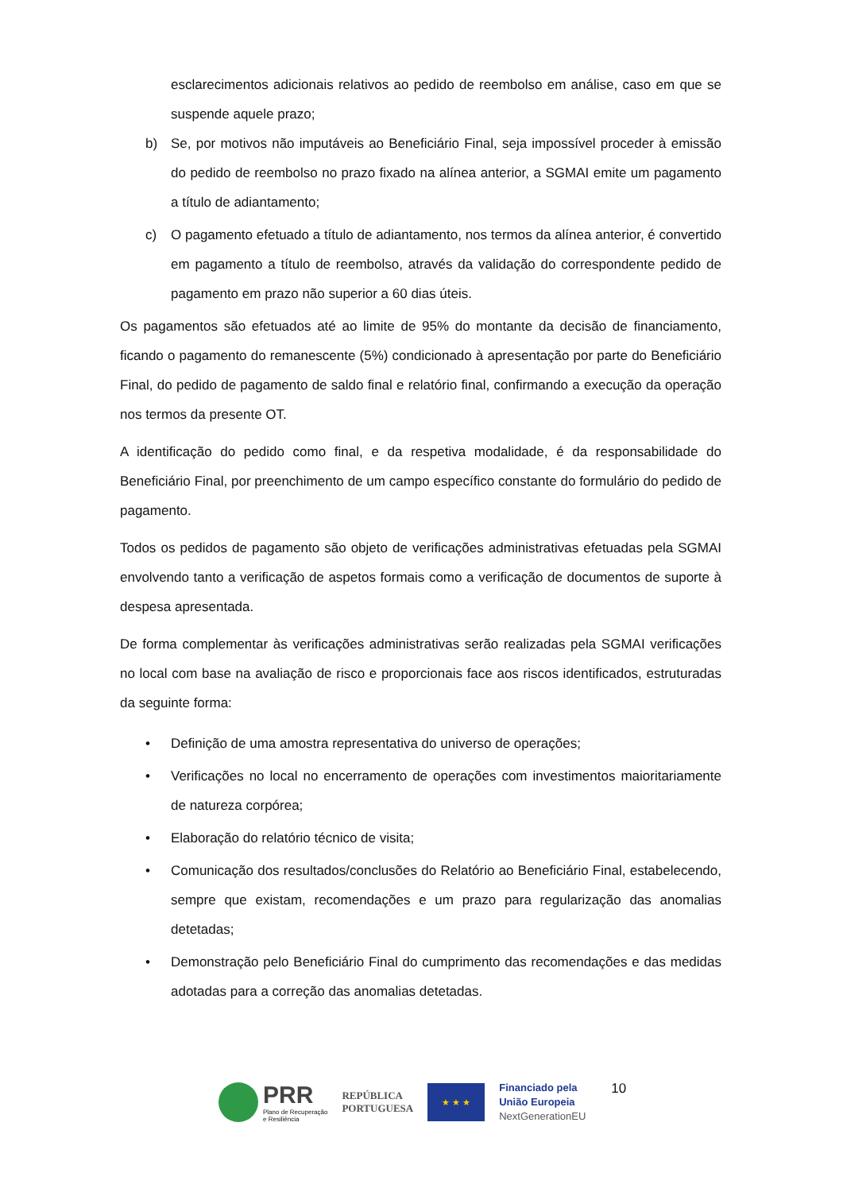esclarecimentos adicionais relativos ao pedido de reembolso em análise, caso em que se suspende aquele prazo;
b) Se, por motivos não imputáveis ao Beneficiário Final, seja impossível proceder à emissão do pedido de reembolso no prazo fixado na alínea anterior, a SGMAI emite um pagamento a título de adiantamento;
c) O pagamento efetuado a título de adiantamento, nos termos da alínea anterior, é convertido em pagamento a título de reembolso, através da validação do correspondente pedido de pagamento em prazo não superior a 60 dias úteis.
Os pagamentos são efetuados até ao limite de 95% do montante da decisão de financiamento, ficando o pagamento do remanescente (5%) condicionado à apresentação por parte do Beneficiário Final, do pedido de pagamento de saldo final e relatório final, confirmando a execução da operação nos termos da presente OT.
A identificação do pedido como final, e da respetiva modalidade, é da responsabilidade do Beneficiário Final, por preenchimento de um campo específico constante do formulário do pedido de pagamento.
Todos os pedidos de pagamento são objeto de verificações administrativas efetuadas pela SGMAI envolvendo tanto a verificação de aspetos formais como a verificação de documentos de suporte à despesa apresentada.
De forma complementar às verificações administrativas serão realizadas pela SGMAI verificações no local com base na avaliação de risco e proporcionais face aos riscos identificados, estruturadas da seguinte forma:
• Definição de uma amostra representativa do universo de operações;
• Verificações no local no encerramento de operações com investimentos maioritariamente de natureza corpórea;
• Elaboração do relatório técnico de visita;
• Comunicação dos resultados/conclusões do Relatório ao Beneficiário Final, estabelecendo, sempre que existam, recomendações e um prazo para regularização das anomalias detetadas;
• Demonstração pelo Beneficiário Final do cumprimento das recomendações e das medidas adotadas para a correção das anomalias detetadas.
PRR
Plano de Recuperação
e Resiliência
REPÚBLICA
PORTUGUESA
★ ★ ★
Financiado pela
União Europeia
NextGenerationEU
10